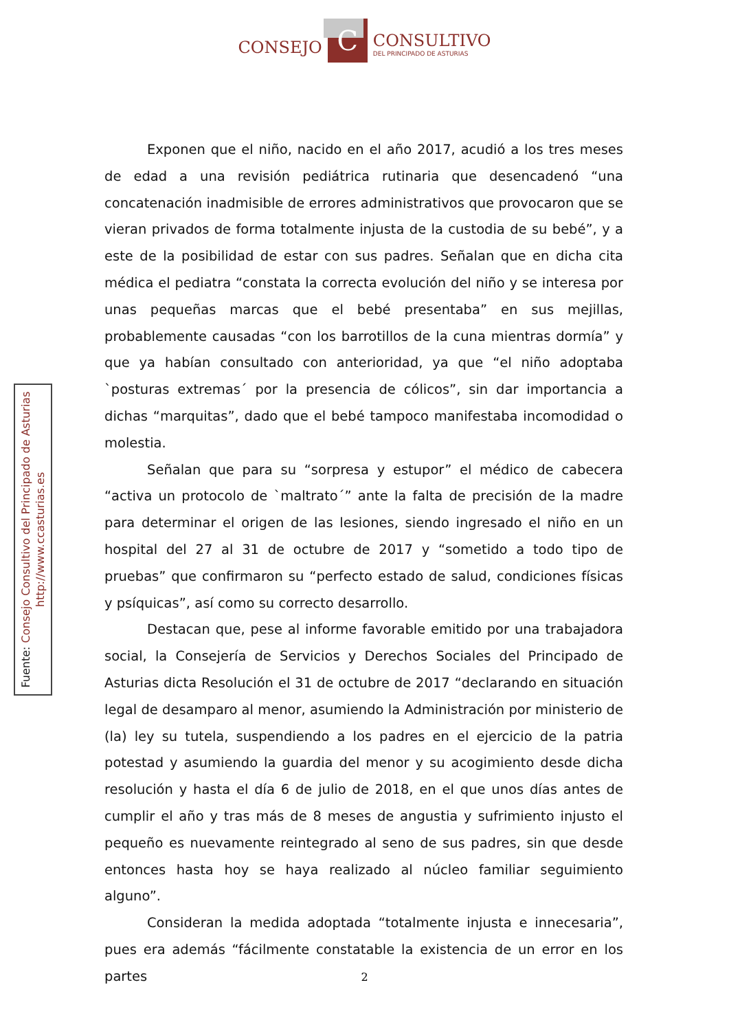CONSEJO
C
CONSULTIVO
DEL PRINCIPADO DE ASTURIAS
Fuente: Consejo Consultivo del Principado de Asturias
http://www.ccasturias.es
Exponen que el niño, nacido en el año 2017, acudió a los tres meses de edad a una revisión pediátrica rutinaria que desencadenó “una concatenación inadmisible de errores administrativos que provocaron que se vieran privados de forma totalmente injusta de la custodia de su bebé”, y a este de la posibilidad de estar con sus padres. Señalan que en dicha cita médica el pediatra “constata la correcta evolución del niño y se interesa por unas pequeñas marcas que el bebé presentaba” en sus mejillas, probablemente causadas “con los barrotillos de la cuna mientras dormía” y que ya habían consultado con anterioridad, ya que “el niño adoptaba `posturas extremas´ por la presencia de cólicos”, sin dar importancia a dichas “marquitas”, dado que el bebé tampoco manifestaba incomodidad o molestia.
Señalan que para su “sorpresa y estupor” el médico de cabecera “activa un protocolo de `maltrato´” ante la falta de precisión de la madre para determinar el origen de las lesiones, siendo ingresado el niño en un hospital del 27 al 31 de octubre de 2017 y “sometido a todo tipo de pruebas” que confirmaron su “perfecto estado de salud, condiciones físicas y psíquicas”, así como su correcto desarrollo.
Destacan que, pese al informe favorable emitido por una trabajadora social, la Consejería de Servicios y Derechos Sociales del Principado de Asturias dicta Resolución el 31 de octubre de 2017 “declarando en situación legal de desamparo al menor, asumiendo la Administración por ministerio de (la) ley su tutela, suspendiendo a los padres en el ejercicio de la patria potestad y asumiendo la guardia del menor y su acogimiento desde dicha resolución y hasta el día 6 de julio de 2018, en el que unos días antes de cumplir el año y tras más de 8 meses de angustia y sufrimiento injusto el pequeño es nuevamente reintegrado al seno de sus padres, sin que desde entonces hasta hoy se haya realizado al núcleo familiar seguimiento alguno”.
Consideran la medida adoptada “totalmente injusta e innecesaria”, pues era además “fácilmente constatable la existencia de un error en los partes
2